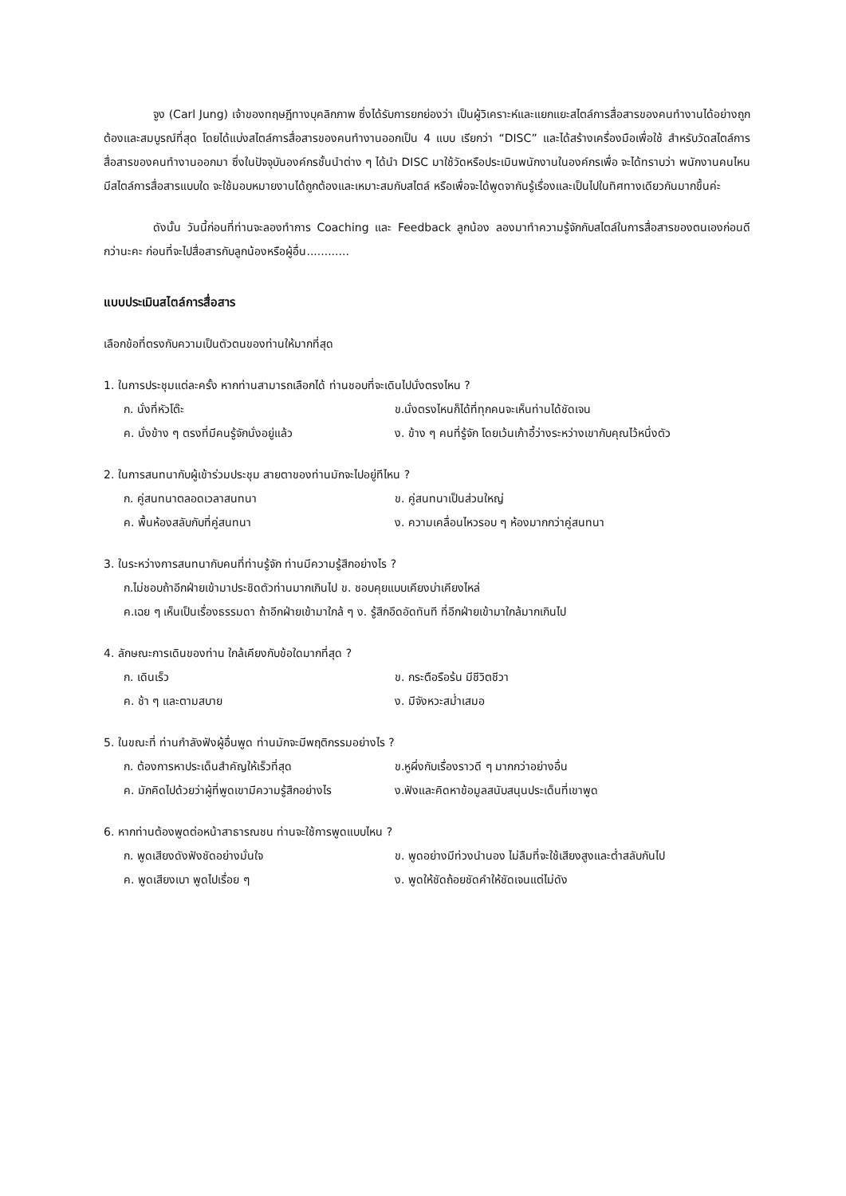จูง (Carl Jung) เจ้าของทฤษฎีทางบุคลิกภาพ ซึ่งได้รับการยกย่องว่า เป็นผู้วิเคราะห์และแยกแยะสไตล์การสื่อสารของคนทำงานได้อย่างถูกต้องและสมบูรณ์ที่สุด โดยได้แบ่งสไตล์การสื่อสารของคนทำงานออกเป็น 4 แบบ เรียกว่า “DISC” และได้สร้างเครื่องมือเพื่อใช้ สำหรับวัดสไตล์การสื่อสารของคนทำงานออกมา ซึ่งในปัจจุบันองค์กรชั้นนำต่าง ๆ ได้นำ DISC มาใช้วัดหรือประเมินพนักงานในองค์กรเพื่อ จะได้ทราบว่า พนักงานคนไหนมีสไตล์การสื่อสารแบบใด จะใช้มอบหมายงานได้ถูกต้องและเหมาะสมกับสไตล์ หรือเพื่อจะได้พูดจากันรู้เรื่องและเป็นไปในทิศทางเดียวกันมากขึ้นค่ะ
ดังนั้น วันนี้ก่อนที่ท่านจะลองทำการ Coaching และ Feedback ลูกน้อง ลองมาทำความรู้จักกับสไตล์ในการสื่อสารของตนเองก่อนดีกว่านะคะ ก่อนที่จะไปสื่อสารกับลูกน้องหรือผู้อื่น............
แบบประเมินสไตล์การสื่อสาร
เลือกข้อที่ตรงกับความเป็นตัวตนของท่านให้มากที่สุด
1. ในการประชุมแต่ละครั้ง หากท่านสามารถเลือกได้ ท่านชอบที่จะเดินไปนั่งตรงไหน ?
ก. นั่งที่หัวโต๊ะ ข.นั่งตรงไหนก็ได้ที่ทุกคนจะเห็นท่านได้ชัดเจน ค. นั่งข้าง ๆ ตรงที่มีคนรู้จักนั่งอยู่แล้ว ง. ข้าง ๆ คนที่รู้จัก โดยเว้นเก้าอี้ว่างระหว่างเขากับคุณไว้หนึ่งตัว
2. ในการสนทนากับผู้เข้าร่วมประชุม สายตาของท่านมักจะไปอยู่ทีไหน ?
ก. คู่สนทนาตลอดเวลาสนทนา ข. คู่สนทนาเป็นส่วนใหญ่ ค. พื้นห้องสลับกับที่คู่สนทนา ง. ความเคลื่อนไหวรอบ ๆ ห้องมากกว่าคู่สนทนา
3. ในระหว่างการสนทนากับคนที่ท่านรู้จัก ท่านมีความรู้สึกอย่างไร ?
ก.ไม่ชอบถ้าอีกฝ่ายเข้ามาประชิดตัวท่านมากเกินไป ข. ชอบคุยแบบเคียงบ่าเคียงไหล่
ค.เฉย ๆ เห็นเป็นเรื่องธรรมดา ถ้าอีกฝ่ายเข้ามาใกล้ ๆ ง. รู้สึกอึดอัดทันที ที่อีกฝ่ายเข้ามาใกล้มากเกินไป
4. ลักษณะการเดินของท่าน ใกล้เคียงกับข้อใดมากที่สุด ?
ก. เดินเร็ว ข. กระตือรือร้น มีชีวิตชีวา ค. ช้า ๆ และตามสบาย ง. มีจังหวะสม่ำเสมอ
5. ในขณะที่ ท่านกำลังฟังผู้อื่นพูด ท่านมักจะมีพฤติกรรมอย่างไร ?
ก. ต้องการหาประเด็นสำคัญให้เร็วที่สุด ข.หูผึ่งกับเรื่องราวดี ๆ มากกว่าอย่างอื่น ค. มักคิดไปด้วยว่าผู้ที่พูดเขามีความรู้สึกอย่างไร ง.ฟังและคิดหาข้อมูลสนับสนุนประเด็นที่เขาพูด
6. หากท่านต้องพูดต่อหน้าสาธารณชน ท่านจะใช้การพูดแบบไหน ?
ก. พูดเสียงดังฟังชัดอย่างมั่นใจ ข. พูดอย่างมีท่วงนำนอง ไม่ลืมที่จะใช้เสียงสูงและต่ำสลับกันไป ค. พูดเสียงเบา พูดไปเรื่อย ๆ ง. พูดให้ชัดถ้อยชัดคำให้ชัดเจนแต่ไม่ดัง